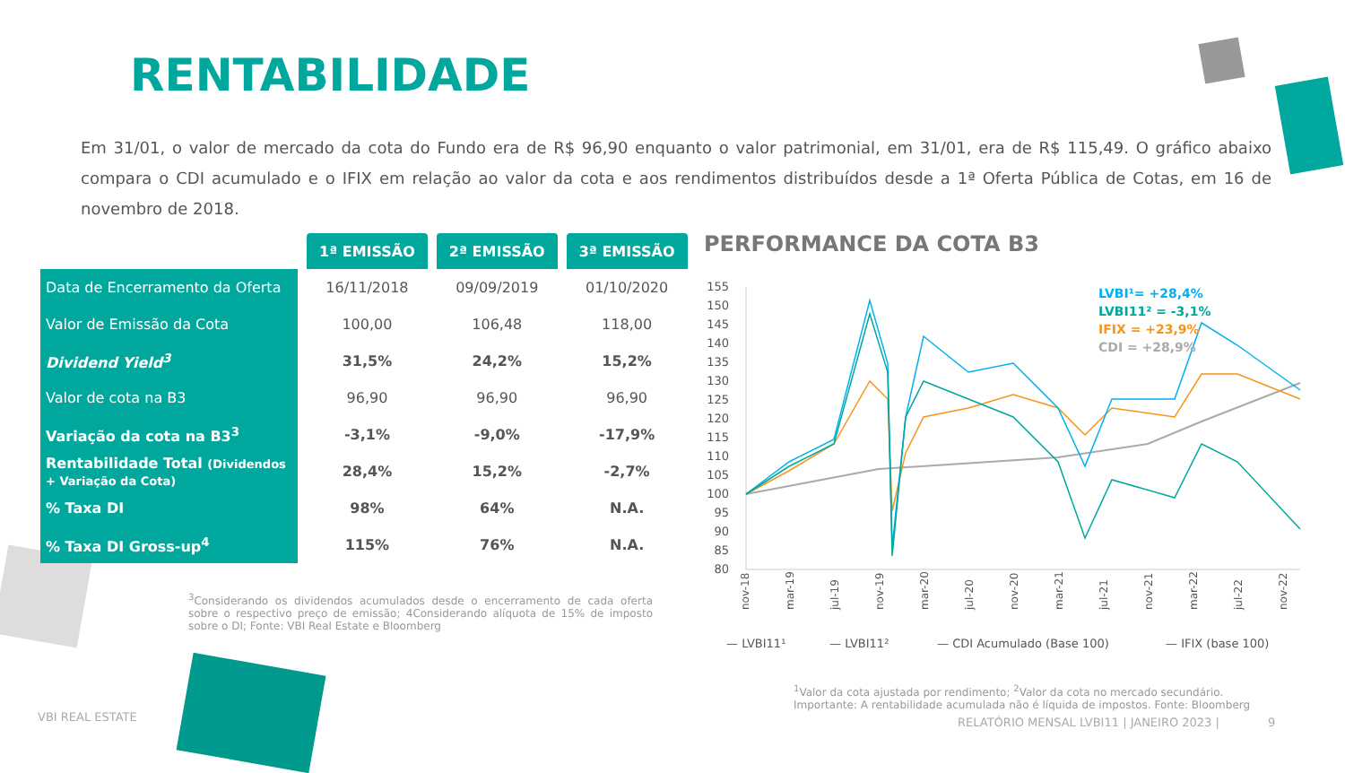RENTABILIDADE
Em 31/01, o valor de mercado da cota do Fundo era de R$ 96,90 enquanto o valor patrimonial, em 31/01, era de R$ 115,49. O gráfico abaixo compara o CDI acumulado e o IFIX em relação ao valor da cota e aos rendimentos distribuídos desde a 1ª Oferta Pública de Cotas, em 16 de novembro de 2018.
| | 1ª EMISSÃO | 2ª EMISSÃO | 3ª EMISSÃO |
| --- | --- | --- | --- |
| Data de Encerramento da Oferta | 16/11/2018 | 09/09/2019 | 01/10/2020 |
| Valor de Emissão da Cota | 100,00 | 106,48 | 118,00 |
| Dividend Yield<sup>3</sup> | 31,5% | 24,2% | 15,2% |
| Valor de cota na B3 | 96,90 | 96,90 | 96,90 |
| Variação da cota na B3<sup>3</sup> | -3,1% | -9,0% | -17,9% |
| Rentabilidade Total (Dividendos + Variação da Cota) | 28,4% | 15,2% | -2,7% |
| % Taxa DI | 98% | 64% | N.A. |
| % Taxa DI Gross-up<sup>4</sup> | 115% | 76% | N.A. |
<sup>3</sup> Considerando os dividendos acumulados desde o encerramento de cada oferta sobre o respectivo preço de emissão; 4Considerando alíquota de 15% de imposto sobre o DI; Fonte: VBI Real Estate e Bloomberg
PERFORMANCE DA COTA B3
155
150
145
140
135
130
125
120
115
110
105
100
95
90
85
80
LVBI¹= +28,4%
LVBI11² = -3,1%
IFIX = +23,9%
CDI = +28,9%
nov-18
mar-19
jul-19
nov-19
mar-20
jul-20
nov-20
mar-21
jul-21
nov-21
mar-22
jul-22
nov-22
— LVBI11¹
— LVBI11²
— CDI Acumulado (Base 100)
— IFIX (base 100)
<sup>1</sup> Valor da cota ajustada por rendimento; <sup>2</sup>Valor da cota no mercado secundário.
Importante: A rentabilidade acumulada não é líquida de impostos. Fonte: Bloomberg
VBI REAL ESTATE
RELATÓRIO MENSAL LVBI11 | JANEIRO 2023 | 9